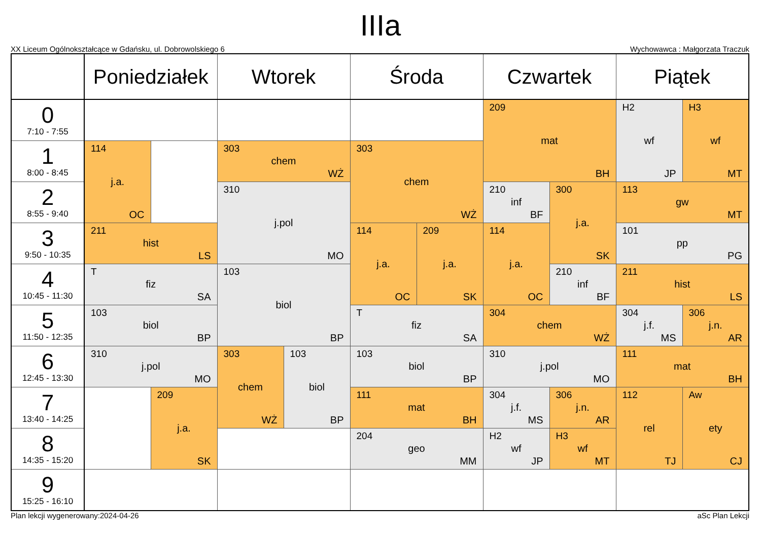IIIa
XX Liceum Ogólnokształcące w Gdańsku, ul. Dobrowolskiego 6 Wychowawca : Małgorzata Traczuk
| | Poniedziałek | | Wtorek | | Środa | | Czwartek | | Piątek | |
| --- | --- | --- | --- | --- | --- | --- | --- | --- | --- | --- |
| 0 7:10 - 7:55 | | | | | | | 209 mat BH | | H2 wf JP | H3 wf MT |
| 1 8:00 - 8:45 | 114 j.a. OC | | 303 chem WŻ | | 303 chem WŻ | | | | | |
| 2 8:55 - 9:40 | | | 310 j.pol MO | | | | 210 inf BF | 300 j.a. SK | 113 gw MT | |
| 3 9:50 - 10:35 | 211 hist LS | | | | 114 j.a. OC | 209 j.a. SK | 114 j.a. OC | | 101 pp PG | |
| 4 10:45 - 11:30 | T fiz SA | | 103 biol BP | | | | | 210 inf BF | 211 hist LS | |
| 5 11:50 - 12:35 | 103 biol BP | | | | T fiz SA | | 304 chem WŻ | | 304 j.f. MS | 306 j.n. AR |
| 6 12:45 - 13:30 | 310 j.pol MO | | 303 chem WŻ | 103 biol BP | 103 biol BP | | 310 j.pol MO | | 111 mat BH | |
| 7 13:40 - 14:25 | | 209 j.a. SK | | | 111 mat BH | | 304 j.f. MS | 306 j.n. AR | 112 rel TJ | Aw ety CJ |
| 8 14:35 - 15:20 | | | | | 204 geo MM | | H2 wf JP | H3 wf MT | | |
| 9 15:25 - 16:10 | | | | | | | | | | |
Plan lekcji wygenerowany:2024-04-26 aSc Plan Lekcji